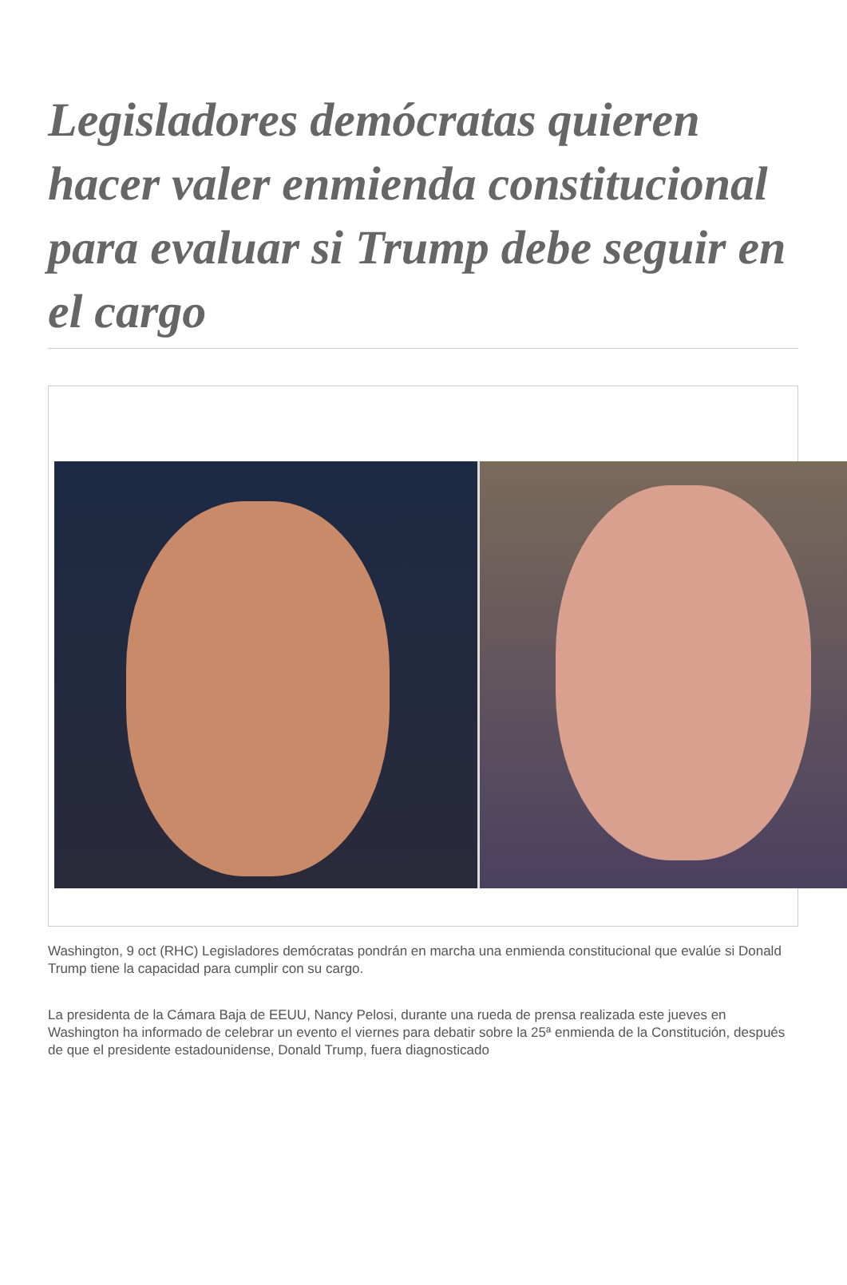Legisladores demócratas quieren hacer valer enmienda constitucional para evaluar si Trump debe seguir en el cargo
Washington, 9 oct (RHC) Legisladores demócratas pondrán en marcha una enmienda constitucional que evalúe si Donald Trump tiene la capacidad para cumplir con su cargo.
La presidenta de la Cámara Baja de EEUU, Nancy Pelosi, durante una rueda de prensa realizada este jueves en Washington ha informado de celebrar un evento el viernes para debatir sobre la 25ª enmienda de la Constitución, después de que el presidente estadounidense, Donald Trump, fuera diagnosticado